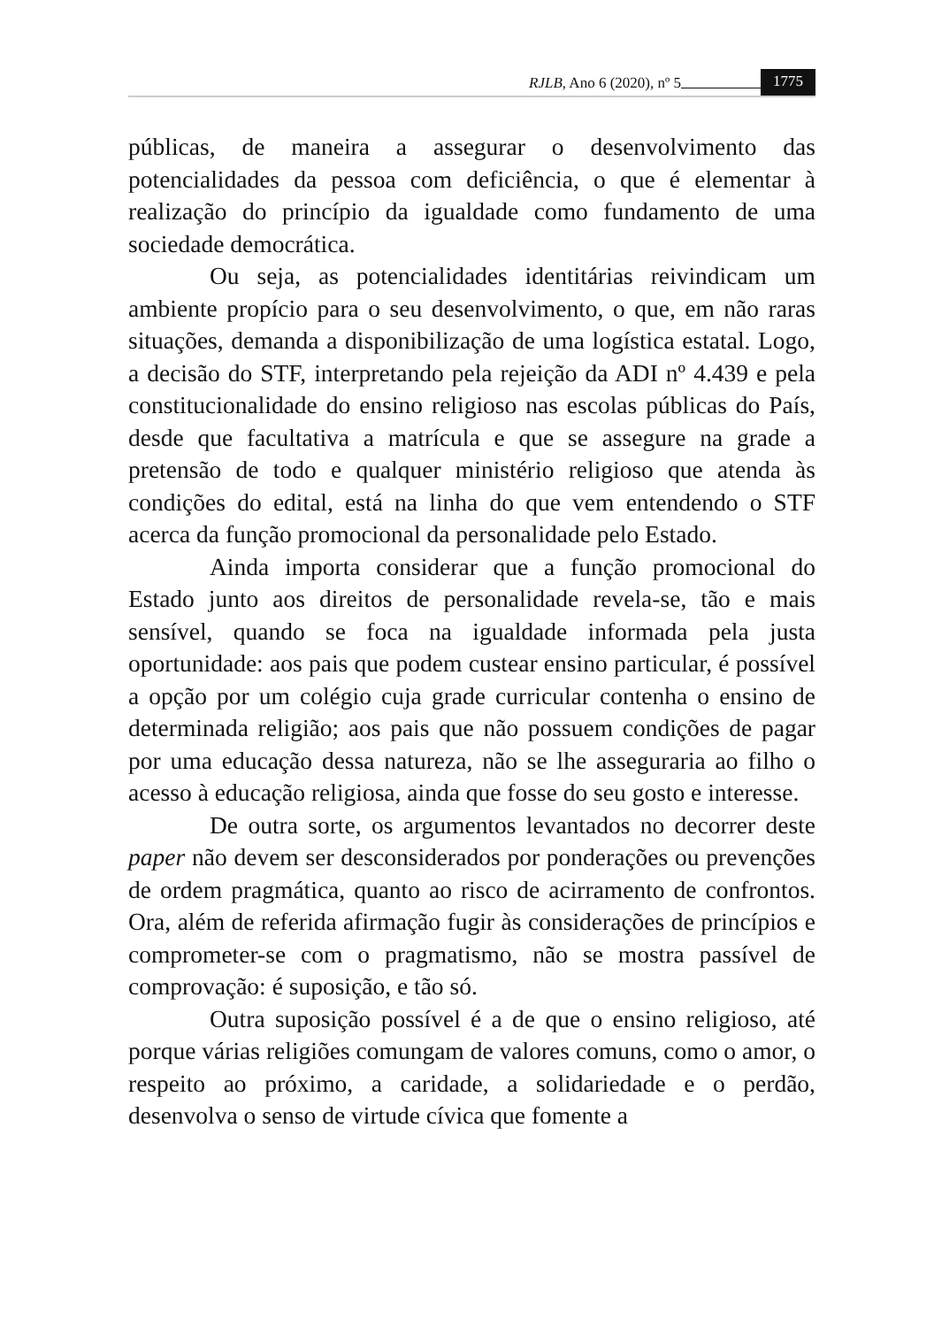RJLB, Ano 6 (2020), nº 5 1775
públicas, de maneira a assegurar o desenvolvimento das potencialidades da pessoa com deficiência, o que é elementar à realização do princípio da igualdade como fundamento de uma sociedade democrática.
Ou seja, as potencialidades identitárias reivindicam um ambiente propício para o seu desenvolvimento, o que, em não raras situações, demanda a disponibilização de uma logística estatal. Logo, a decisão do STF, interpretando pela rejeição da ADI nº 4.439 e pela constitucionalidade do ensino religioso nas escolas públicas do País, desde que facultativa a matrícula e que se assegure na grade a pretensão de todo e qualquer ministério religioso que atenda às condições do edital, está na linha do que vem entendendo o STF acerca da função promocional da personalidade pelo Estado.
Ainda importa considerar que a função promocional do Estado junto aos direitos de personalidade revela-se, tão e mais sensível, quando se foca na igualdade informada pela justa oportunidade: aos pais que podem custear ensino particular, é possível a opção por um colégio cuja grade curricular contenha o ensino de determinada religião; aos pais que não possuem condições de pagar por uma educação dessa natureza, não se lhe asseguraria ao filho o acesso à educação religiosa, ainda que fosse do seu gosto e interesse.
De outra sorte, os argumentos levantados no decorrer deste paper não devem ser desconsiderados por ponderações ou prevenções de ordem pragmática, quanto ao risco de acirramento de confrontos. Ora, além de referida afirmação fugir às considerações de princípios e comprometer-se com o pragmatismo, não se mostra passível de comprovação: é suposição, e tão só.
Outra suposição possível é a de que o ensino religioso, até porque várias religiões comungam de valores comuns, como o amor, o respeito ao próximo, a caridade, a solidariedade e o perdão, desenvolva o senso de virtude cívica que fomente a